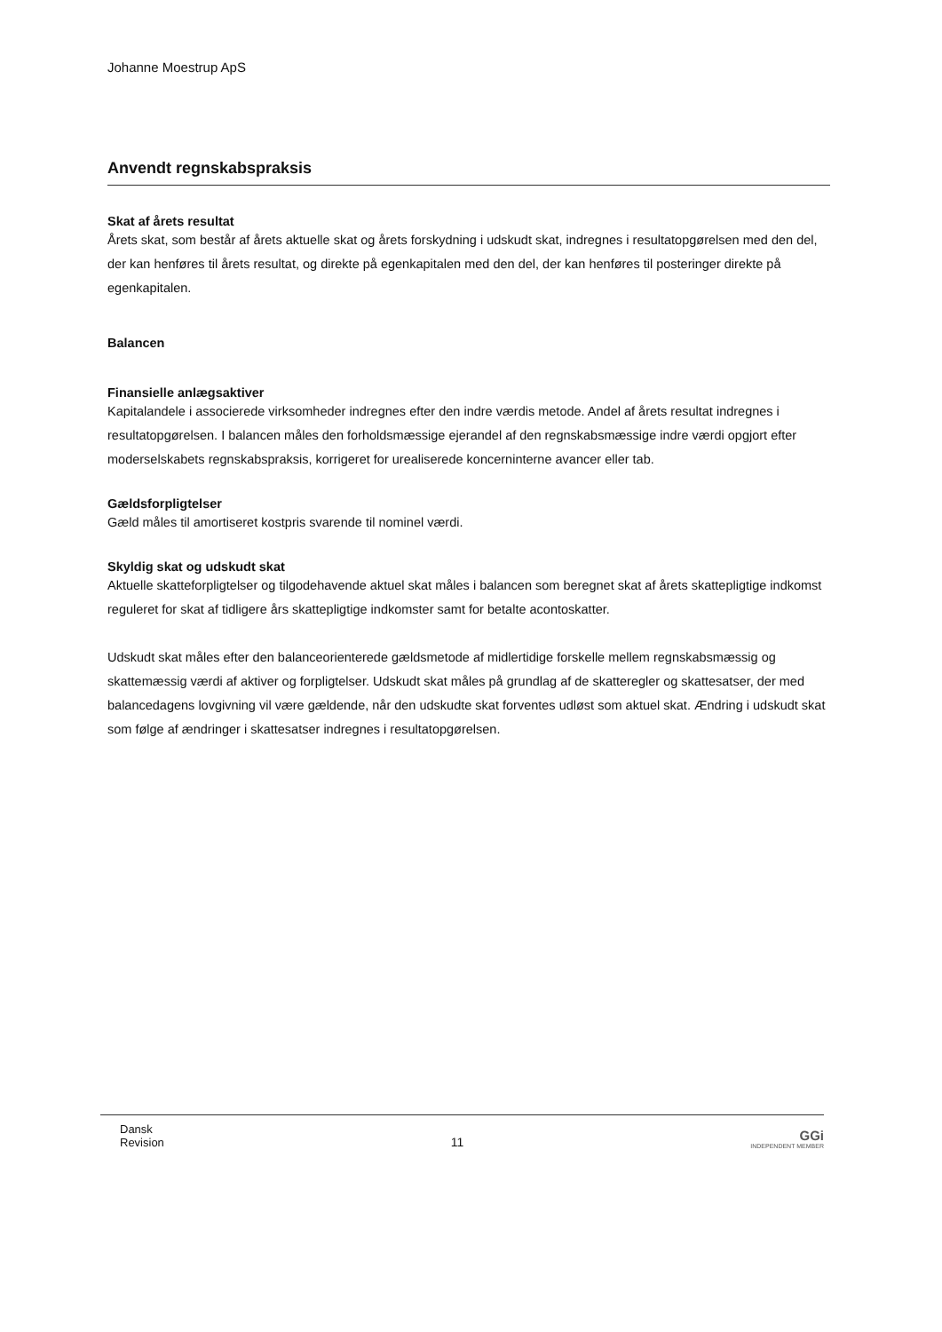Johanne Moestrup ApS
Anvendt regnskabspraksis
Skat af årets resultat
Årets skat, som består af årets aktuelle skat og årets forskydning i udskudt skat, indregnes i resultatopgørelsen med den del, der kan henføres til årets resultat, og direkte på egenkapitalen med den del, der kan henføres til posteringer direkte på egenkapitalen.
Balancen
Finansielle anlægsaktiver
Kapitalandele i associerede virksomheder indregnes efter den indre værdis metode. Andel af årets resultat indregnes i resultatopgørelsen. I balancen måles den forholdsmæssige ejerandel af den regnskabsmæssige indre værdi opgjort efter moderselskabets regnskabspraksis, korrigeret for urealiserede koncerninterne avancer eller tab.
Gældsforpligtelser
Gæld måles til amortiseret kostpris svarende til nominel værdi.
Skyldig skat og udskudt skat
Aktuelle skatteforpligtelser og tilgodehavende aktuel skat måles i balancen som beregnet skat af årets skattepligtige indkomst reguleret for skat af tidligere års skattepligtige indkomster samt for betalte acontoskatter.
Udskudt skat måles efter den balanceorienterede gældsmetode af midlertidige forskelle mellem regnskabsmæssig og skattemæssig værdi af aktiver og forpligtelser. Udskudt skat måles på grundlag af de skatteregler og skattesatser, der med balancedagens lovgivning vil være gældende, når den udskudte skat forventes udløst som aktuel skat. Ændring i udskudt skat som følge af ændringer i skattesatser indregnes i resultatopgørelsen.
Dansk
Revision
11
GGi
INDEPENDENT MEMBER